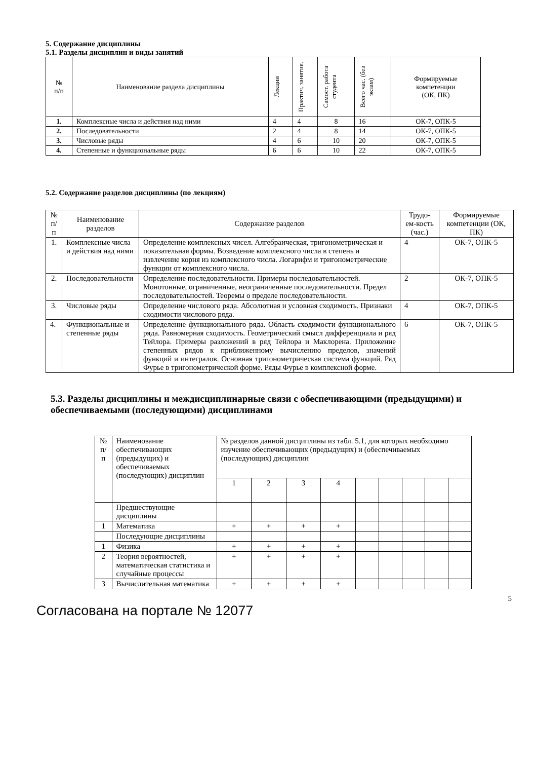5. Содержание дисциплины
5.1. Разделы дисциплин и виды занятий
| № п/п | Наименование раздела дисциплины | Лекции | Практич. занятия. | Самост. работа студента | Всего час. (без экзам) | Формируемые компетенции (ОК, ПК) |
| --- | --- | --- | --- | --- | --- | --- |
| 1. | Комплексные числа и действия над ними | 4 | 4 | 8 | 16 | ОК-7, ОПК-5 |
| 2. | Последовательности | 2 | 4 | 8 | 14 | ОК-7, ОПК-5 |
| 3. | Числовые ряды | 4 | 6 | 10 | 20 | ОК-7, ОПК-5 |
| 4. | Степенные и функциональные ряды | 6 | 6 | 10 | 22 | ОК-7, ОПК-5 |
5.2. Содержание разделов дисциплины (по лекциям)
| № п/п | Наименование разделов | Содержание разделов | Трудо-ем-кость (час.) | Формируемые компетенции (ОК, ПК) |
| 1. | Комплексные числа и действия над ними | Определение комплексных чисел. Алгебраическая, тригонометрическая и показательная формы. Возведение комплексного числа в степень и извлечение корня из комплексного числа. Логарифм и тригонометрические функции от комплексного числа. | 4 | ОК-7, ОПК-5 |
| 2. | Последовательности | Определение последовательности. Примеры последовательностей. Монотонные, ограниченные, неограниченные последовательности. Предел последовательностей. Теоремы о пределе последовательности. | 2 | ОК-7, ОПК-5 |
| 3. | Числовые ряды | Определение числового ряда. Абсолютная и условная сходимость. Признаки сходимости числового ряда. | 4 | ОК-7, ОПК-5 |
| 4. | Функциональные и степенные ряды | Определение функционального ряда. Область сходимости функционального ряда. Равномерная сходимость. Геометрический смысл дифференциала и ряд Тейлора. Примеры разложений в ряд Тейлора и Маклорена. Приложение степенных рядов к приближенному вычислению пределов, значений функций и интегралов. Основная тригонометрическая система функций. Ряд Фурье в тригонометрической форме. Ряды Фурье в комплексной форме. | 6 | ОК-7, ОПК-5 |
5.3. Разделы дисциплины и междисциплинарные связи с обеспечивающими (предыдущими) и обеспечиваемыми (последующими) дисциплинами
| № п/п | Наименование обеспечивающих (предыдущих) и обеспечиваемых (последующих) дисциплин | № разделов данной дисциплины из табл. 5.1, для которых необходимо изучение обеспечивающих (предыдущих) и (обеспечиваемых (последующих) дисциплин | | | | | | | | |
| | | 1 | 2 | 3 | 4 | | | | | |
| | Предшествующие дисциплины | | | | | | | | | |
| 1 | Математика | + | + | + | + | | | | | |
| | Последующие дисциплины | | | | | | | | | |
| 1 | Физика | + | + | + | + | | | | | |
| 2 | Теория вероятностей, математическая статистика и случайные процессы | + | + | + | + | | | | | |
| 3 | Вычислительная математика | + | + | + | + | | | | | |
5
Согласована на портале № 12077